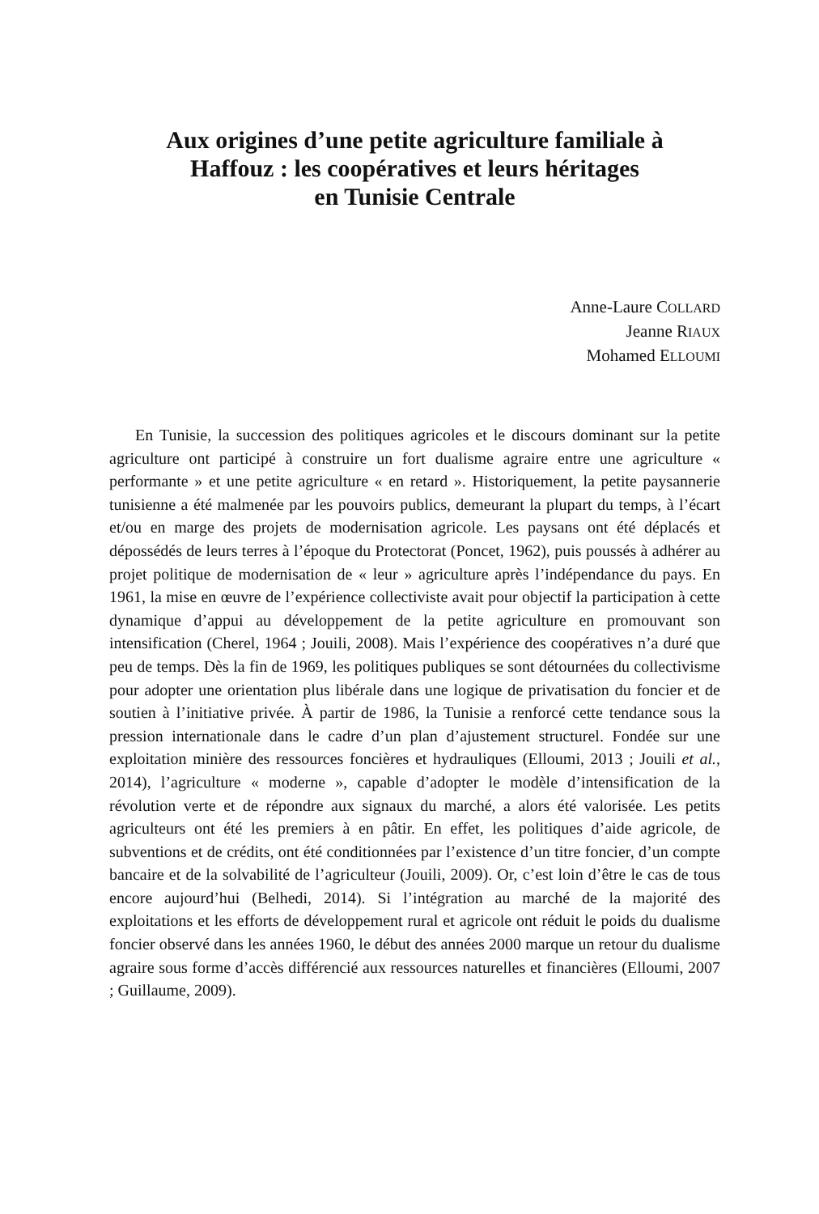Aux origines d’une petite agriculture familiale à
Haffouz : les coopératives et leurs héritages
en Tunisie Centrale
Anne-Laure COLLARD
Jeanne RIAUX
Mohamed ELLOUMI
En Tunisie, la succession des politiques agricoles et le discours dominant sur la petite agriculture ont participé à construire un fort dualisme agraire entre une agriculture « performante » et une petite agriculture « en retard ». Historiquement, la petite paysannerie tunisienne a été malmenée par les pouvoirs publics, demeurant la plupart du temps, à l’écart et/ou en marge des projets de modernisation agricole. Les paysans ont été déplacés et dépossédés de leurs terres à l’époque du Protectorat (Poncet, 1962), puis poussés à adhérer au projet politique de modernisation de « leur » agriculture après l’indépendance du pays. En 1961, la mise en œuvre de l’expérience collectiviste avait pour objectif la participation à cette dynamique d’appui au développement de la petite agriculture en promouvant son intensification (Cherel, 1964 ; Jouili, 2008). Mais l’expérience des coopératives n’a duré que peu de temps. Dès la fin de 1969, les politiques publiques se sont détournées du collectivisme pour adopter une orientation plus libérale dans une logique de privatisation du foncier et de soutien à l’initiative privée. À partir de 1986, la Tunisie a renforcé cette tendance sous la pression internationale dans le cadre d’un plan d’ajustement structurel. Fondée sur une exploitation minière des ressources foncières et hydrauliques (Elloumi, 2013 ; Jouili et al., 2014), l’agriculture « moderne », capable d’adopter le modèle d’intensification de la révolution verte et de répondre aux signaux du marché, a alors été valorisée. Les petits agriculteurs ont été les premiers à en pâtir. En effet, les politiques d’aide agricole, de subventions et de crédits, ont été conditionnées par l’existence d’un titre foncier, d’un compte bancaire et de la solvabilité de l’agriculteur (Jouili, 2009). Or, c’est loin d’être le cas de tous encore aujourd’hui (Belhedi, 2014). Si l’intégration au marché de la majorité des exploitations et les efforts de développement rural et agricole ont réduit le poids du dualisme foncier observé dans les années 1960, le début des années 2000 marque un retour du dualisme agraire sous forme d’accès différencié aux ressources naturelles et financières (Elloumi, 2007 ; Guillaume, 2009).